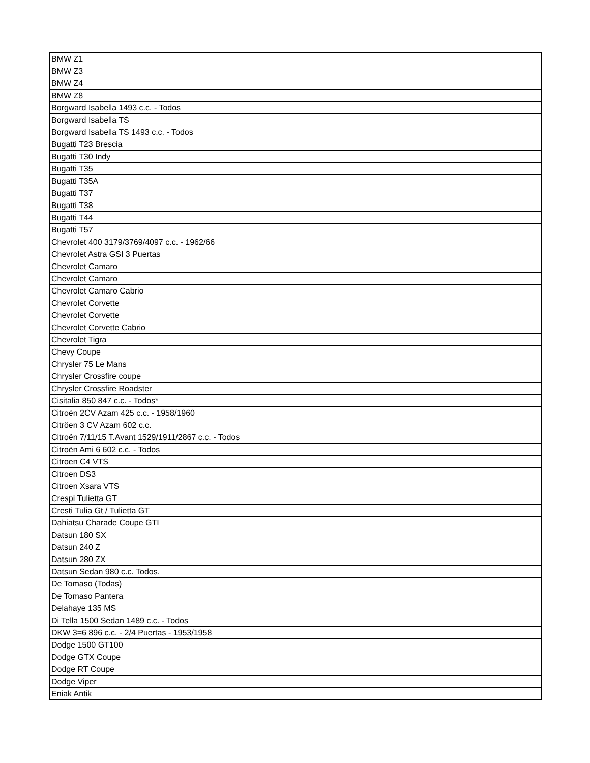| BMW Z1 |
| BMW Z3 |
| BMW Z4 |
| BMW Z8 |
| Borgward Isabella 1493 c.c. - Todos |
| Borgward Isabella TS |
| Borgward Isabella TS 1493 c.c. - Todos |
| Bugatti T23 Brescia |
| Bugatti T30 Indy |
| Bugatti T35 |
| Bugatti T35A |
| Bugatti T37 |
| Bugatti T38 |
| Bugatti T44 |
| Bugatti T57 |
| Chevrolet 400 3179/3769/4097 c.c. - 1962/66 |
| Chevrolet Astra GSI 3 Puertas |
| Chevrolet Camaro |
| Chevrolet Camaro |
| Chevrolet Camaro Cabrio |
| Chevrolet Corvette |
| Chevrolet Corvette |
| Chevrolet Corvette Cabrio |
| Chevrolet Tigra |
| Chevy Coupe |
| Chrysler 75 Le Mans |
| Chrysler Crossfire coupe |
| Chrysler Crossfire Roadster |
| Cisitalia 850 847 c.c. - Todos* |
| Citroën 2CV Azam 425 c.c. - 1958/1960 |
| Citröen 3 CV Azam 602 c.c. |
| Citroën 7/11/15 T.Avant 1529/1911/2867 c.c. - Todos |
| Citroën Ami 6 602 c.c. - Todos |
| Citroen C4 VTS |
| Citroen DS3 |
| Citroen Xsara VTS |
| Crespi Tulietta GT |
| Cresti Tulia Gt / Tulietta GT |
| Dahiatsu Charade Coupe GTI |
| Datsun 180 SX |
| Datsun 240 Z |
| Datsun 280 ZX |
| Datsun Sedan 980 c.c. Todos. |
| De Tomaso (Todas) |
| De Tomaso Pantera |
| Delahaye 135 MS |
| Di Tella 1500 Sedan 1489 c.c. - Todos |
| DKW 3=6 896 c.c. - 2/4 Puertas - 1953/1958 |
| Dodge 1500 GT100 |
| Dodge GTX Coupe |
| Dodge RT Coupe |
| Dodge Viper |
| Eniak Antik |